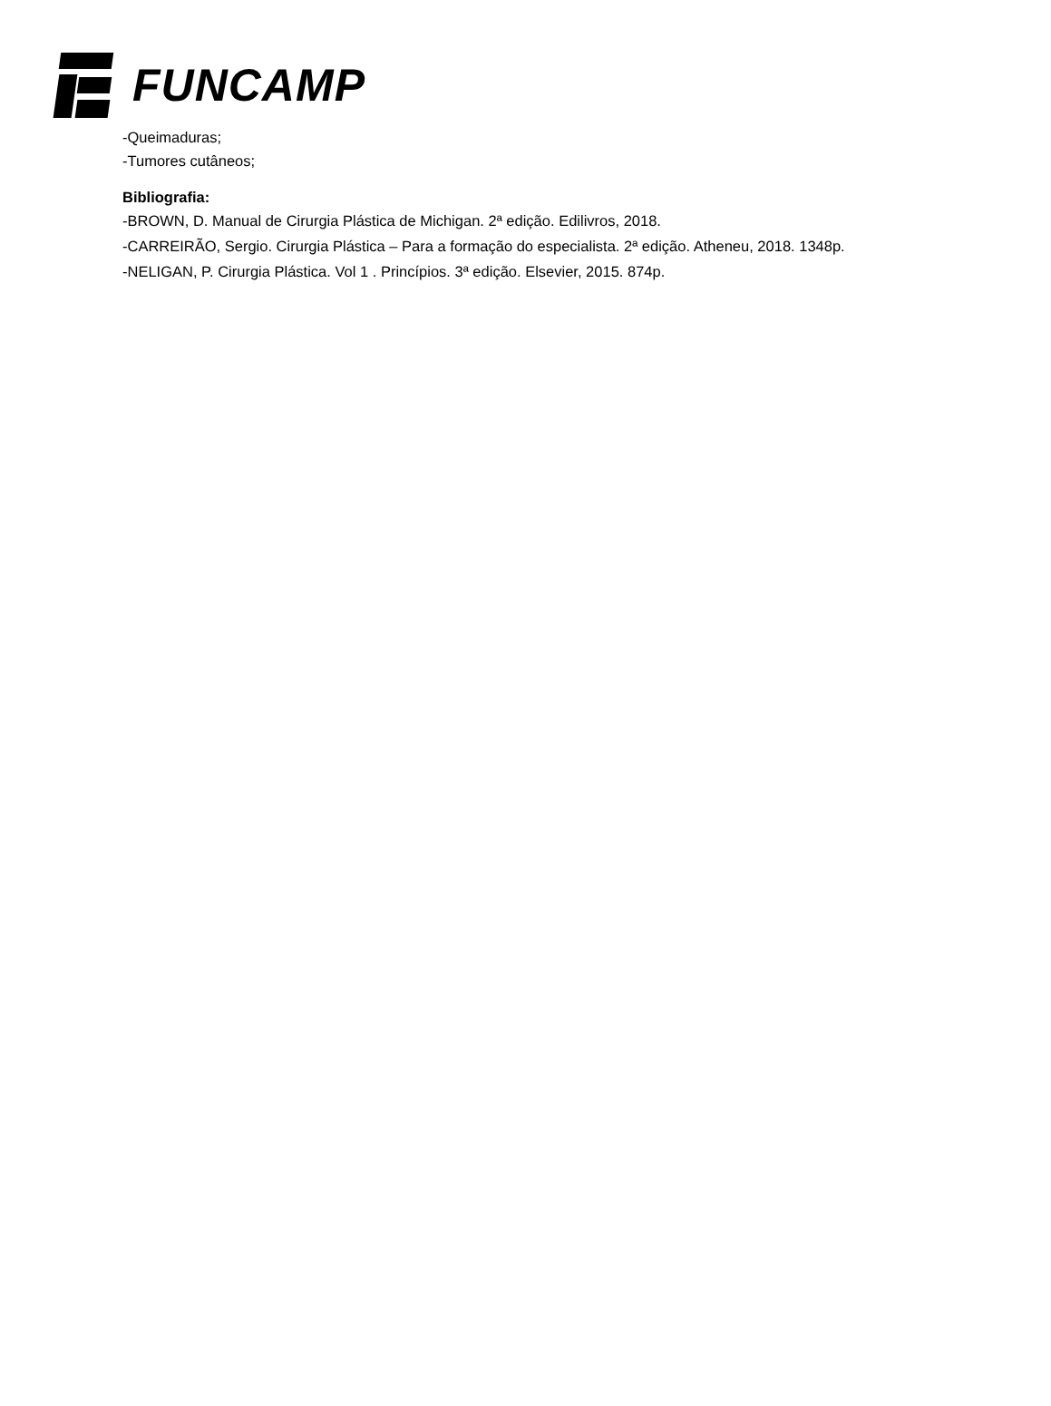FUNCAMP
-Queimaduras;
-Tumores cutâneos;
Bibliografia:
-BROWN, D. Manual de Cirurgia Plástica de Michigan. 2ª edição. Edilivros, 2018.
-CARREIRÃO, Sergio. Cirurgia Plástica – Para a formação do especialista. 2ª edição. Atheneu, 2018. 1348p.
-NELIGAN, P. Cirurgia Plástica. Vol 1 . Princípios. 3ª edição. Elsevier, 2015. 874p.